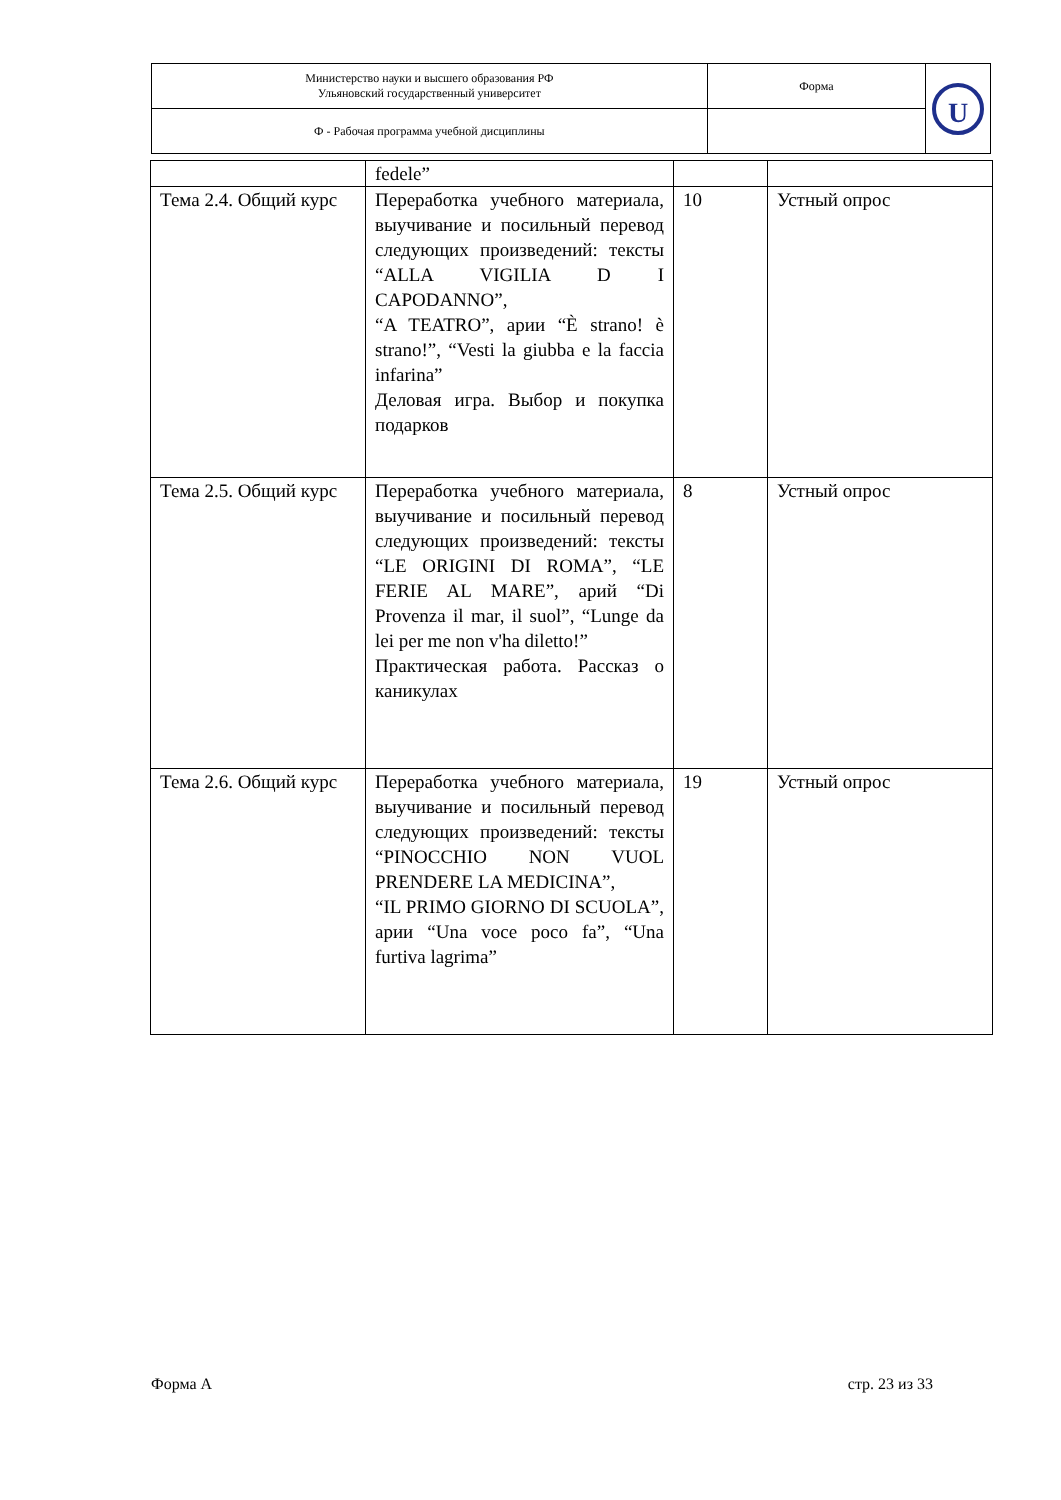| Министерство науки и высшего образования РФ Ульяновский государственный университет | Форма | U |
| Ф - Рабочая программа учебной дисциплины | | |
| | fedele” | | |
| Тема 2.4. Общий курс | Переработка учебного материала, выучивание и посильный перевод следующих произведений: тексты “ALLA VIGILIA D I CAPODANNO”, “A TEATRO”, арии “È strano! è strano!”, “Vesti la giubba e la faccia infarina” Деловая игра. Выбор и покупка подарков | 10 | Устный опрос |
| Тема 2.5. Общий курс | Переработка учебного материала, выучивание и посильный перевод следующих произведений: тексты “LE ORIGINI DI ROMA”, “LE FERIE AL MARE”, арий “Di Provenza il mar, il suol”, “Lunge da lei per me non v'ha diletto!” Практическая работа. Рассказ о каникулах | 8 | Устный опрос |
| Тема 2.6. Общий курс | Переработка учебного материала, выучивание и посильный перевод следующих произведений: тексты “PINOCCHIO NON VUOL PRENDERE LA MEDICINA”, “IL PRIMO GIORNO DI SCUOLA”, арии “Una voce poco fa”, “Una furtiva lagrima” | 19 | Устный опрос |
Форма А стр. 23 из 33